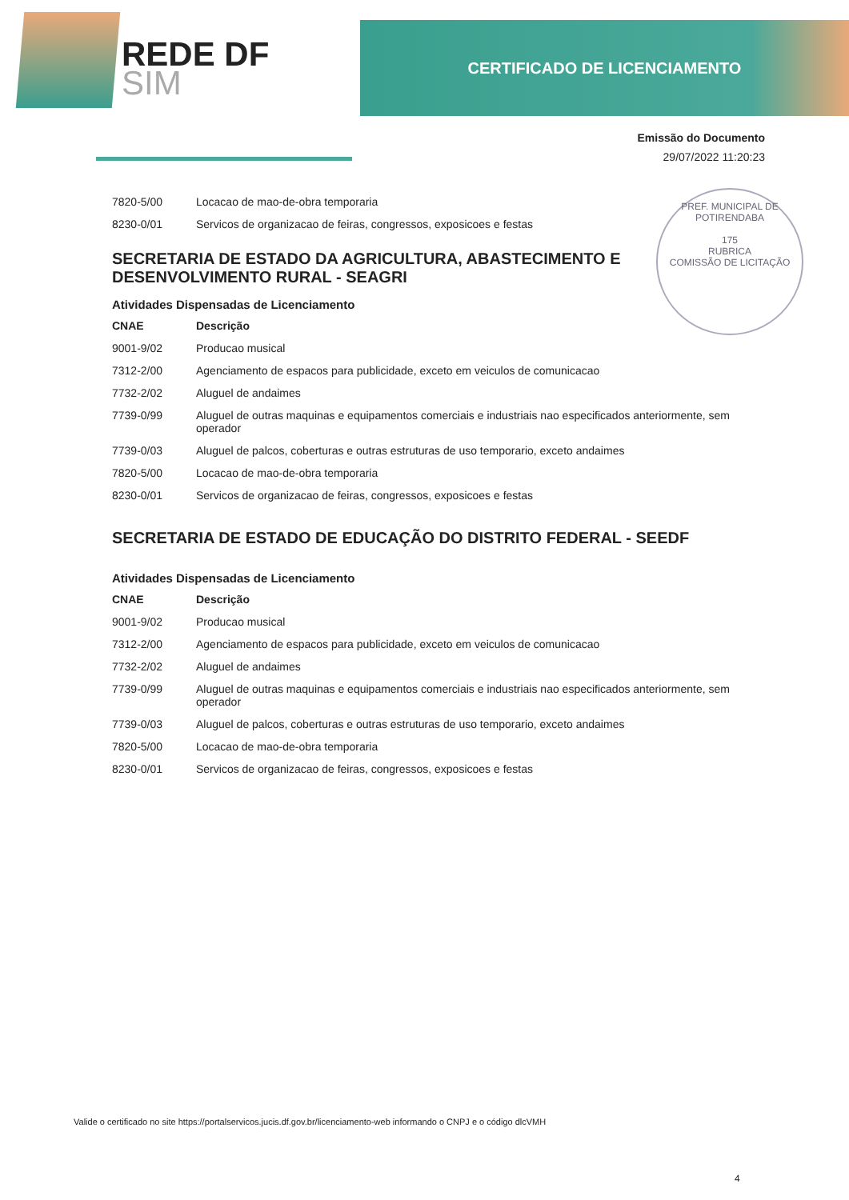REDE DF
SIM
CERTIFICADO DE LICENCIAMENTO
Emissão do Documento
29/07/2022 11:20:23
PREF. MUNICIPAL DE POTIRENDABA
175
RUBRICA
COMISSÃO DE LICITAÇÃO
| 7820-5/00 | Locacao de mao-de-obra temporaria |
| 8230-0/01 | Servicos de organizacao de feiras, congressos, exposicoes e festas |
SECRETARIA DE ESTADO DA AGRICULTURA, ABASTECIMENTO E DESENVOLVIMENTO RURAL - SEAGRI
Atividades Dispensadas de Licenciamento
| CNAE | Descrição |
| --- | --- |
| 9001-9/02 | Producao musical |
| 7312-2/00 | Agenciamento de espacos para publicidade, exceto em veiculos de comunicacao |
| 7732-2/02 | Aluguel de andaimes |
| 7739-0/99 | Aluguel de outras maquinas e equipamentos comerciais e industriais nao especificados anteriormente, sem operador |
| 7739-0/03 | Aluguel de palcos, coberturas e outras estruturas de uso temporario, exceto andaimes |
| 7820-5/00 | Locacao de mao-de-obra temporaria |
| 8230-0/01 | Servicos de organizacao de feiras, congressos, exposicoes e festas |
SECRETARIA DE ESTADO DE EDUCAÇÃO DO DISTRITO FEDERAL - SEEDF
Atividades Dispensadas de Licenciamento
| CNAE | Descrição |
| --- | --- |
| 9001-9/02 | Producao musical |
| 7312-2/00 | Agenciamento de espacos para publicidade, exceto em veiculos de comunicacao |
| 7732-2/02 | Aluguel de andaimes |
| 7739-0/99 | Aluguel de outras maquinas e equipamentos comerciais e industriais nao especificados anteriormente, sem operador |
| 7739-0/03 | Aluguel de palcos, coberturas e outras estruturas de uso temporario, exceto andaimes |
| 7820-5/00 | Locacao de mao-de-obra temporaria |
| 8230-0/01 | Servicos de organizacao de feiras, congressos, exposicoes e festas |
Valide o certificado no site https://portalservicos.jucis.df.gov.br/licenciamento-web informando o CNPJ e o código dlcVMH
4